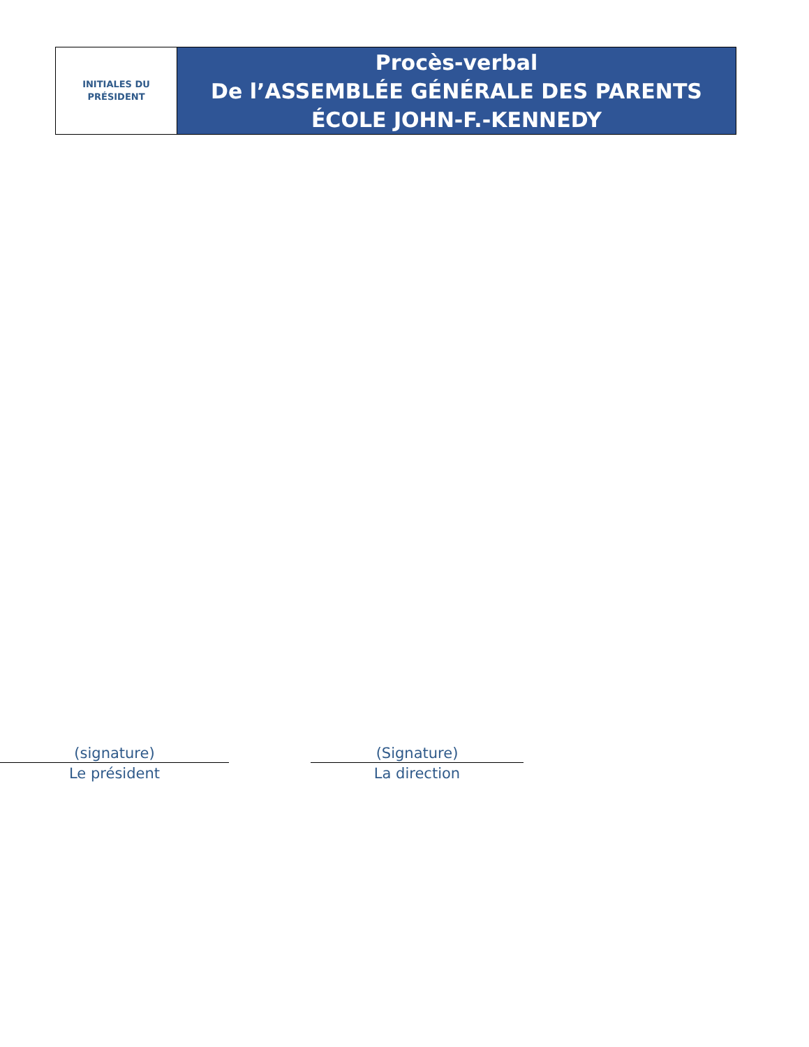| INITIALES DU PRÉSIDENT | Procès-verbal De l’ASSEMBLÉE GÉNÉRALE DES PARENTS ÉCOLE JOHN-F.-KENNEDY |
(signature)
Le président
(Signature)
La direction